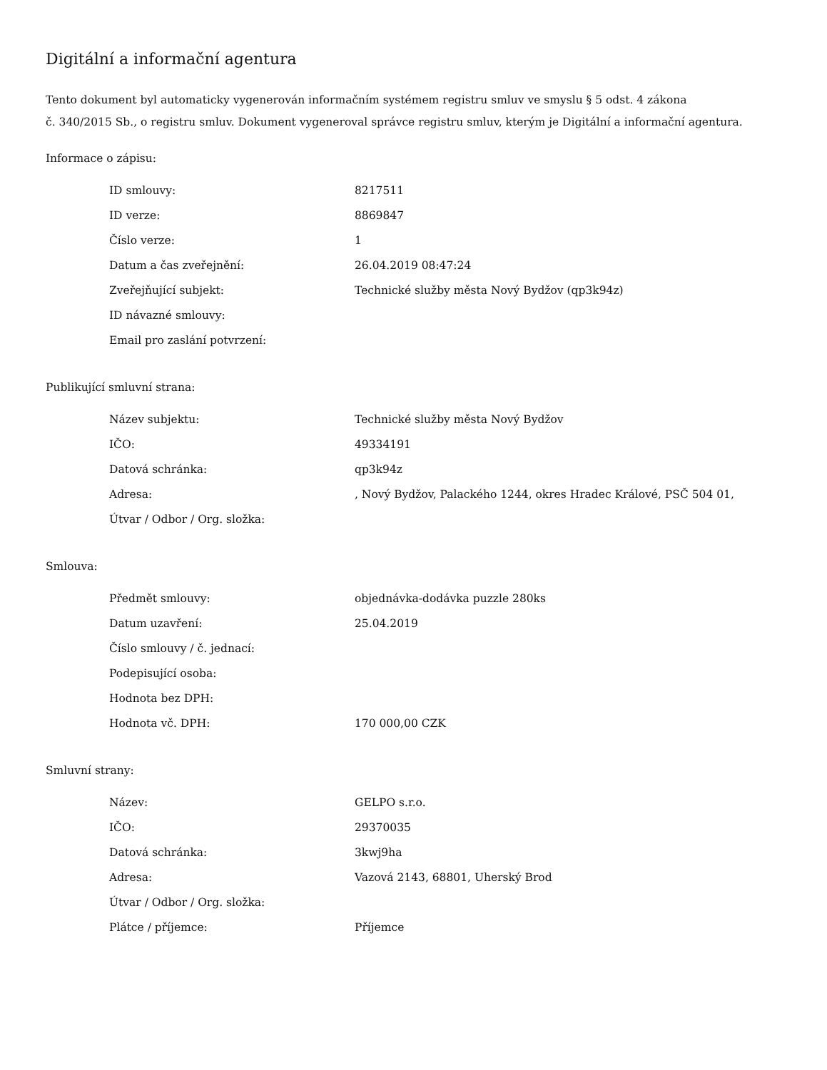Digitální a informační agentura
Tento dokument byl automaticky vygenerován informačním systémem registru smluv ve smyslu § 5 odst. 4 zákona
č. 340/2015 Sb., o registru smluv. Dokument vygeneroval správce registru smluv, kterým je Digitální a informační agentura.
Informace o zápisu:
| ID smlouvy: | 8217511 |
| ID verze: | 8869847 |
| Číslo verze: | 1 |
| Datum a čas zveřejnění: | 26.04.2019 08:47:24 |
| Zveřejňující subjekt: | Technické služby města Nový Bydžov (qp3k94z) |
| ID návazné smlouvy: | |
| Email pro zaslání potvrzení: | |
Publikující smluvní strana:
| Název subjektu: | Technické služby města Nový Bydžov |
| IČO: | 49334191 |
| Datová schránka: | qp3k94z |
| Adresa: | , Nový Bydžov, Palackého 1244, okres Hradec Králové, PSČ 504 01, |
| Útvar / Odbor / Org. složka: | |
Smlouva:
| Předmět smlouvy: | objednávka-dodávka puzzle 280ks |
| Datum uzavření: | 25.04.2019 |
| Číslo smlouvy / č. jednací: | |
| Podepisující osoba: | |
| Hodnota bez DPH: | |
| Hodnota vč. DPH: | 170 000,00 CZK |
Smluvní strany:
| Název: | GELPO s.r.o. |
| IČO: | 29370035 |
| Datová schránka: | 3kwj9ha |
| Adresa: | Vazová 2143, 68801, Uherský Brod |
| Útvar / Odbor / Org. složka: | |
| Plátce / příjemce: | Příjemce |